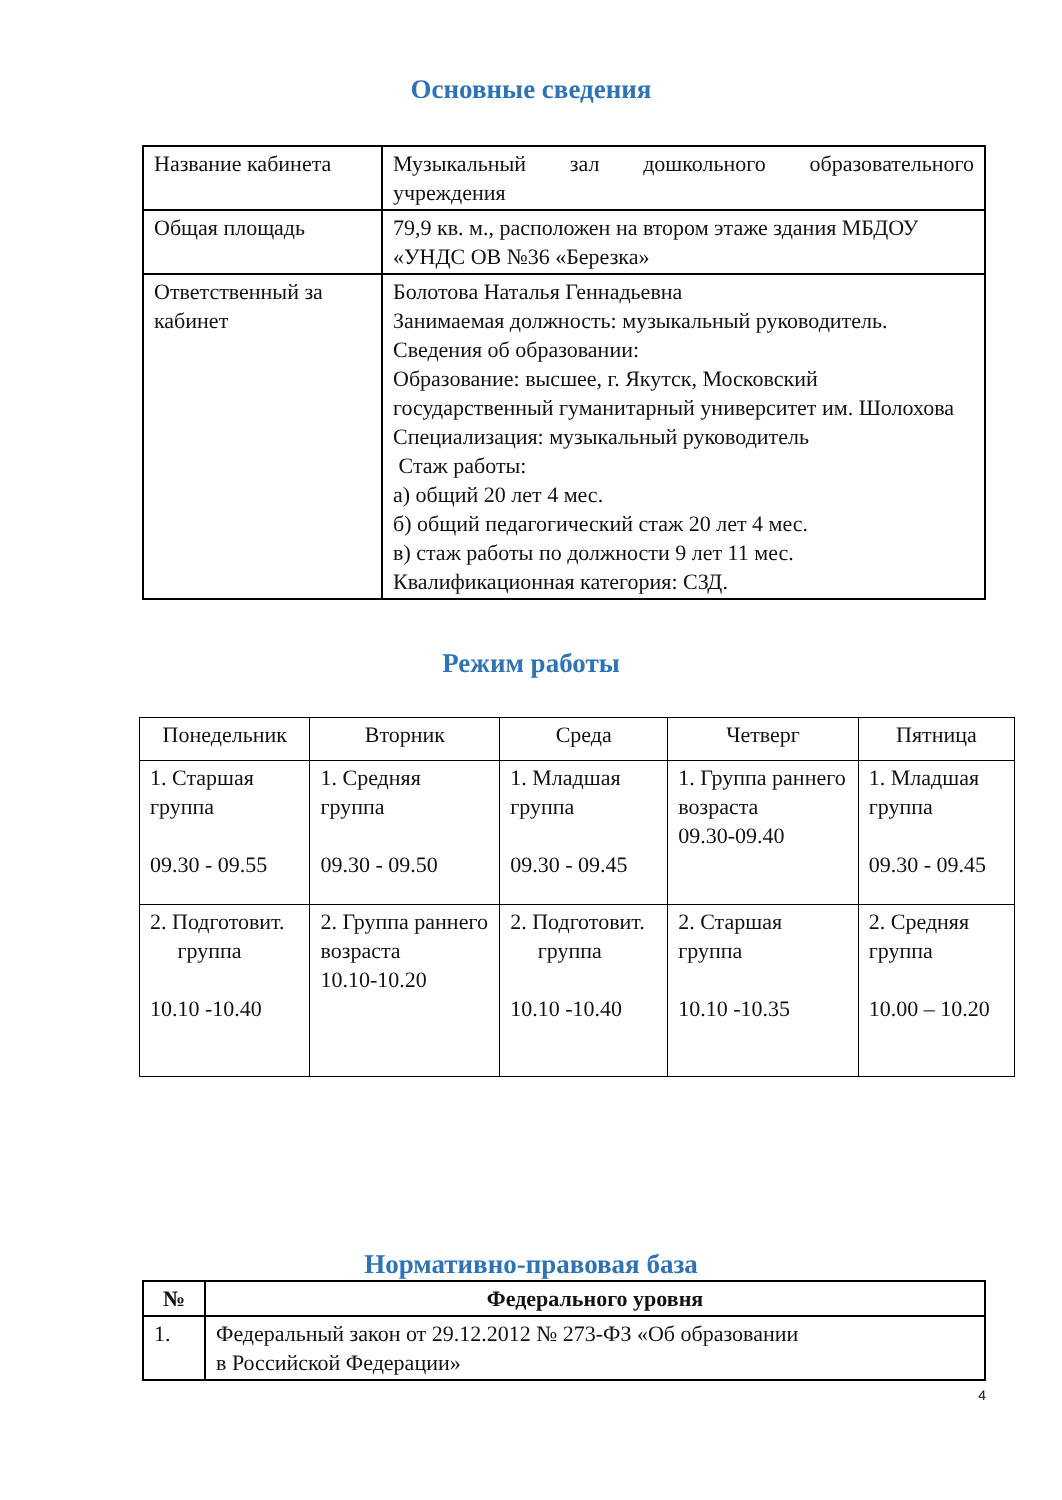Основные сведения
| Название кабинета | Музыкальный зал дошкольного образовательного учреждения |
| Общая площадь | 79,9 кв. м., расположен на втором этаже здания МБДОУ «УНДС ОВ №36 «Березка» |
| Ответственный за кабинет | Болотова Наталья Геннадьевна Занимаемая должность: музыкальный руководитель. Сведения об образовании: Образование: высшее, г. Якутск, Московский государственный гуманитарный университет им. Шолохова Специализация: музыкальный руководитель Стаж работы: а) общий 20 лет 4 мес. б) общий педагогический стаж 20 лет 4 мес. в) стаж работы по должности 9 лет 11 мес. Квалификационная категория: СЗД. |
Режим работы
| Понедельник | Вторник | Среда | Четверг | Пятница |
| --- | --- | --- | --- | --- |
| 1. Старшая группа 09.30 - 09.55 | 1. Средняя группа 09.30 - 09.50 | 1. Младшая группа 09.30 - 09.45 | 1. Группа раннего возраста 09.30-09.40 | 1. Младшая группа 09.30 - 09.45 |
| 2. Подготовит. группа 10.10 -10.40 | 2. Группа раннего возраста 10.10-10.20 | 2. Подготовит. группа 10.10 -10.40 | 2. Старшая группа 10.10 -10.35 | 2. Средняя группа 10.00 – 10.20 |
Нормативно-правовая база
| № | Федерального уровня |
| --- | --- |
| 1. | Федеральный закон от 29.12.2012 № 273-ФЗ «Об образовании в Российской Федерации» |
4